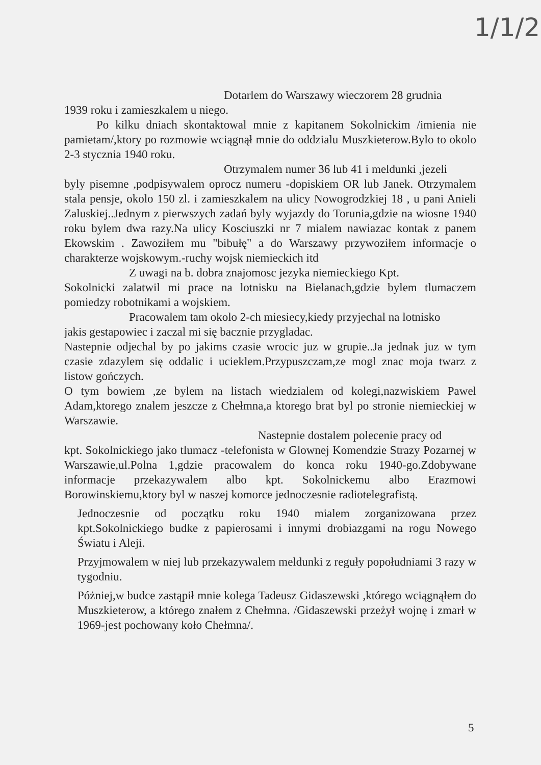1/1/2
Dotarlem do Warszawy wieczorem 28 grudnia
1939 roku i zamieszkalem u niego.
Po kilku dniach skontaktowal mnie z kapitanem Sokolnickim /imienia nie pamietam/,ktory po rozmowie wciągnął mnie do oddzialu Muszkieterow.Bylo to okolo 2-3 stycznia 1940 roku.
Otrzymalem numer 36 lub 41 i meldunki ,jezeli
byly pisemne ,podpisywalem oprocz numeru -dopiskiem OR lub Janek. Otrzymalem stala pensje, okolo 150 zl. i zamieszkalem na ulicy Nowogrodzkiej 18 , u pani Anieli Zaluskiej..Jednym z pierwszych zadań byly wyjazdy do Torunia,gdzie na wiosne 1940 roku bylem dwa razy.Na ulicy Kosciuszki nr 7 mialem nawiazac kontak z panem Ekowskim . Zawoziłem mu "bibułę" a do Warszawy przywoziłem informacje o charakterze wojskowym.-ruchy wojsk niemieckich itd
Z uwagi na b. dobra znajomosc jezyka niemieckiego Kpt.
Sokolnicki zalatwil mi prace na lotnisku na Bielanach,gdzie bylem tlumaczem pomiedzy robotnikami a wojskiem.
Pracowalem tam okolo 2-ch miesiecy,kiedy przyjechal na lotnisko
jakis gestapowiec i zaczal mi się bacznie przygladac.
Nastepnie odjechal by po jakims czasie wrocic juz w grupie..Ja jednak juz w tym czasie zdazylem się oddalic i ucieklem.Przypuszczam,ze mogl znac moja twarz z listow gończych.
O tym bowiem ,ze bylem na listach wiedzialem od kolegi,nazwiskiem Pawel Adam,ktorego znalem jeszcze z Chełmna,a ktorego brat byl po stronie niemieckiej w Warszawie.
Nastepnie dostalem polecenie pracy od
kpt. Sokolnickiego jako tlumacz -telefonista w Glownej Komendzie Strazy Pozarnej w Warszawie,ul.Polna 1,gdzie pracowalem do konca roku 1940-go.Zdobywane informacje przekazywalem albo kpt. Sokolnickemu albo Erazmowi Borowinskiemu,ktory byl w naszej komorce jednoczesnie radiotelegrafistą.
Jednoczesnie od początku roku 1940 mialem zorganizowana przez kpt.Sokolnickiego budke z papierosami i innymi drobiazgami na rogu Nowego Światu i Aleji.
Przyjmowalem w niej lub przekazywalem meldunki z reguły popołudniami 3 razy w tygodniu.
Póżniej,w budce zastąpił mnie kolega Tadeusz Gidaszewski ,którego wciągnąłem do Muszkieterow, a którego znałem z Chełmna. /Gidaszewski przeżył wojnę i zmarł w 1969-jest pochowany koło Chełmna/.
5